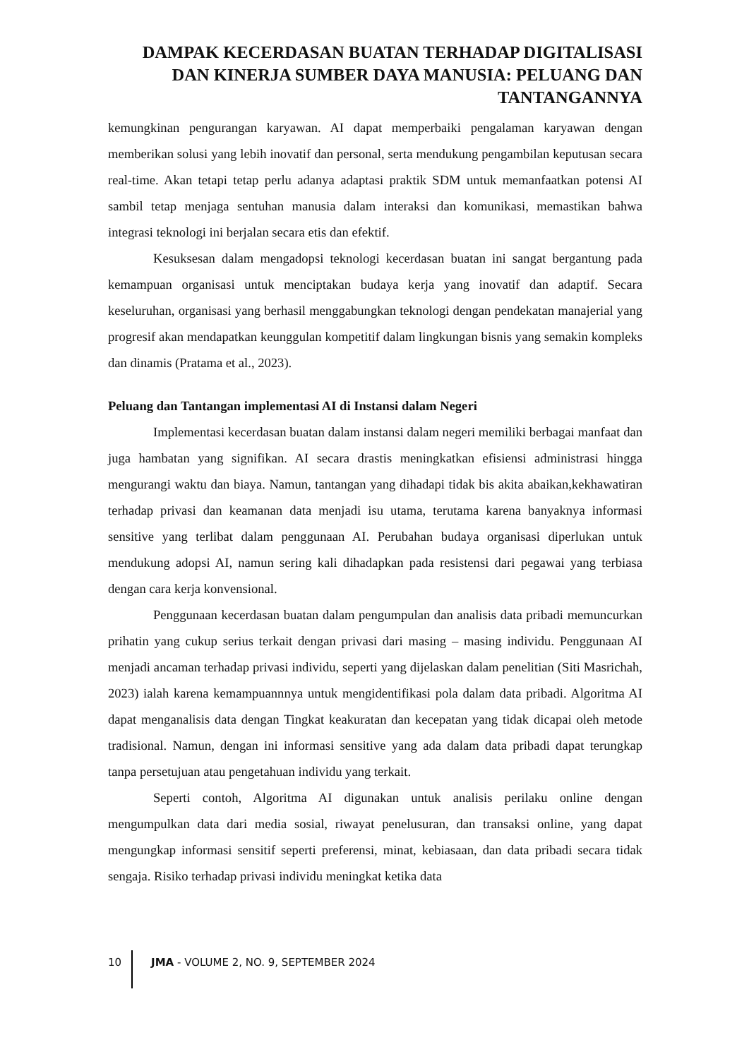DAMPAK KECERDASAN BUATAN TERHADAP DIGITALISASI DAN KINERJA SUMBER DAYA MANUSIA: PELUANG DAN TANTANGANNYA
kemungkinan pengurangan karyawan. AI dapat memperbaiki pengalaman karyawan dengan memberikan solusi yang lebih inovatif dan personal, serta mendukung pengambilan keputusan secara real-time. Akan tetapi tetap perlu adanya adaptasi praktik SDM untuk memanfaatkan potensi AI sambil tetap menjaga sentuhan manusia dalam interaksi dan komunikasi, memastikan bahwa integrasi teknologi ini berjalan secara etis dan efektif.
Kesuksesan dalam mengadopsi teknologi kecerdasan buatan ini sangat bergantung pada kemampuan organisasi untuk menciptakan budaya kerja yang inovatif dan adaptif. Secara keseluruhan, organisasi yang berhasil menggabungkan teknologi dengan pendekatan manajerial yang progresif akan mendapatkan keunggulan kompetitif dalam lingkungan bisnis yang semakin kompleks dan dinamis (Pratama et al., 2023).
Peluang dan Tantangan implementasi AI di Instansi dalam Negeri
Implementasi kecerdasan buatan dalam instansi dalam negeri memiliki berbagai manfaat dan juga hambatan yang signifikan. AI secara drastis meningkatkan efisiensi administrasi hingga mengurangi waktu dan biaya. Namun, tantangan yang dihadapi tidak bis akita abaikan,kekhawatiran terhadap privasi dan keamanan data menjadi isu utama, terutama karena banyaknya informasi sensitive yang terlibat dalam penggunaan AI. Perubahan budaya organisasi diperlukan untuk mendukung adopsi AI, namun sering kali dihadapkan pada resistensi dari pegawai yang terbiasa dengan cara kerja konvensional.
Penggunaan kecerdasan buatan dalam pengumpulan dan analisis data pribadi memuncurkan prihatin yang cukup serius terkait dengan privasi dari masing – masing individu. Penggunaan AI menjadi ancaman terhadap privasi individu, seperti yang dijelaskan dalam penelitian (Siti Masrichah, 2023) ialah karena kemampuannnya untuk mengidentifikasi pola dalam data pribadi. Algoritma AI dapat menganalisis data dengan Tingkat keakuratan dan kecepatan yang tidak dicapai oleh metode tradisional. Namun, dengan ini informasi sensitive yang ada dalam data pribadi dapat terungkap tanpa persetujuan atau pengetahuan individu yang terkait.
Seperti contoh, Algoritma AI digunakan untuk analisis perilaku online dengan mengumpulkan data dari media sosial, riwayat penelusuran, dan transaksi online, yang dapat mengungkap informasi sensitif seperti preferensi, minat, kebiasaan, dan data pribadi secara tidak sengaja. Risiko terhadap privasi individu meningkat ketika data
10 JMA - VOLUME 2, NO. 9, SEPTEMBER 2024